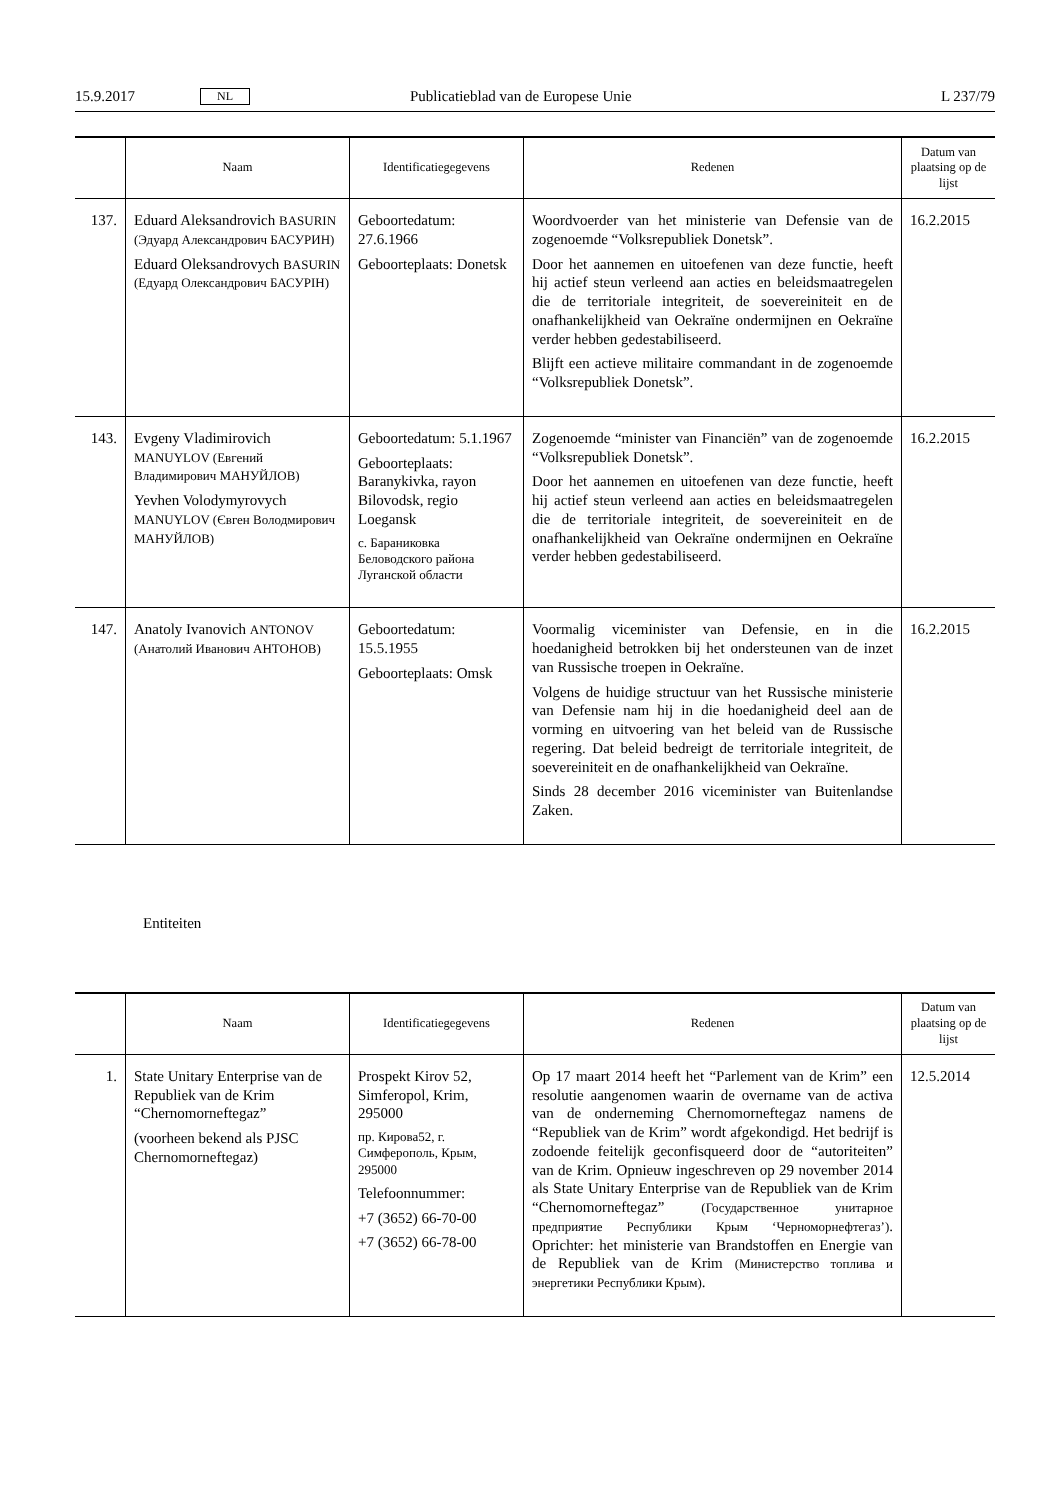15.9.2017 NL Publicatieblad van de Europese Unie L 237/79
| | Naam | Identificatiegegevens | Redenen | Datum van plaatsing op de lijst |
| --- | --- | --- | --- | --- |
| 137. | Eduard Aleksandrovich BASURIN (Эдуард Александрович БАСУРИН) Eduard Oleksandrovych BASURIN (Едуард Олександрович БАСУРІН) | Geboortedatum: 27.6.1966 Geboorteplaats: Donetsk | Woordvoerder van het ministerie van Defensie van de zogenoemde “Volksrepubliek Donetsk”. Door het aannemen en uitoefenen van deze functie, heeft hij actief steun verleend aan acties en beleidsmaatregelen die de territoriale integriteit, de soevereiniteit en de onafhankelijkheid van Oekraïne ondermijnen en Oekraïne verder hebben gedestabiliseerd. Blijft een actieve militaire commandant in de zogenoemde “Volksrepubliek Donetsk”. | 16.2.2015 |
| 143. | Evgeny Vladimirovich MANUYLOV (Евгений Владимирович МАНУЙЛОВ) Yevhen Volodymyrovych MANUYLOV (Євген Володмирович МАНУЙЛОВ) | Geboortedatum: 5.1.1967 Geboorteplaats: Baranykivka, rayon Bilovodsk, regio Loegansk с. Бараниковка Беловодского района Луганской области | Zogenoemde “minister van Financiën” van de zogenoemde “Volksrepubliek Donetsk”. Door het aannemen en uitoefenen van deze functie, heeft hij actief steun verleend aan acties en beleidsmaatregelen die de territoriale integriteit, de soevereiniteit en de onafhankelijkheid van Oekraïne ondermijnen en Oekraïne verder hebben gedestabiliseerd. | 16.2.2015 |
| 147. | Anatoly Ivanovich ANTONOV (Анатолий Иванович АНТОНОВ) | Geboortedatum: 15.5.1955 Geboorteplaats: Omsk | Voormalig viceminister van Defensie, en in die hoedanigheid betrokken bij het ondersteunen van de inzet van Russische troepen in Oekraïne. Volgens de huidige structuur van het Russische ministerie van Defensie nam hij in die hoedanigheid deel aan de vorming en uitvoering van het beleid van de Russische regering. Dat beleid bedreigt de territoriale integriteit, de soevereiniteit en de onafhankelijkheid van Oekraïne. Sinds 28 december 2016 viceminister van Buitenlandse Zaken. | 16.2.2015 |
Entiteiten
| | Naam | Identificatiegegevens | Redenen | Datum van plaatsing op de lijst |
| --- | --- | --- | --- | --- |
| 1. | State Unitary Enterprise van de Republiek van de Krim “Chernomorneftegaz” (voorheen bekend als PJSC Chernomorneftegaz) | Prospekt Kirov 52, Simferopol, Krim, 295000 пр. Кирова52, г. Симферополь, Крым, 295000 Telefoonnummer: +7 (3652) 66-70-00 +7 (3652) 66-78-00 | Op 17 maart 2014 heeft het “Parlement van de Krim” een resolutie aangenomen waarin de overname van de activa van de onderneming Chernomorneftegaz namens de “Republiek van de Krim” wordt afgekondigd. Het bedrijf is zodoende feitelijk geconfisqueerd door de “autoriteiten” van de Krim. Opnieuw ingeschreven op 29 november 2014 als State Unitary Enterprise van de Republiek van de Krim “Chernomorneftegaz” (Государственное унитарное предприятие Республики Крым ‘Черноморнефтегаз’) . Oprichter: het ministerie van Brandstoffen en Energie van de Republiek van de Krim (Министерство топлива и энергетики Республики Крым) . | 12.5.2014 |